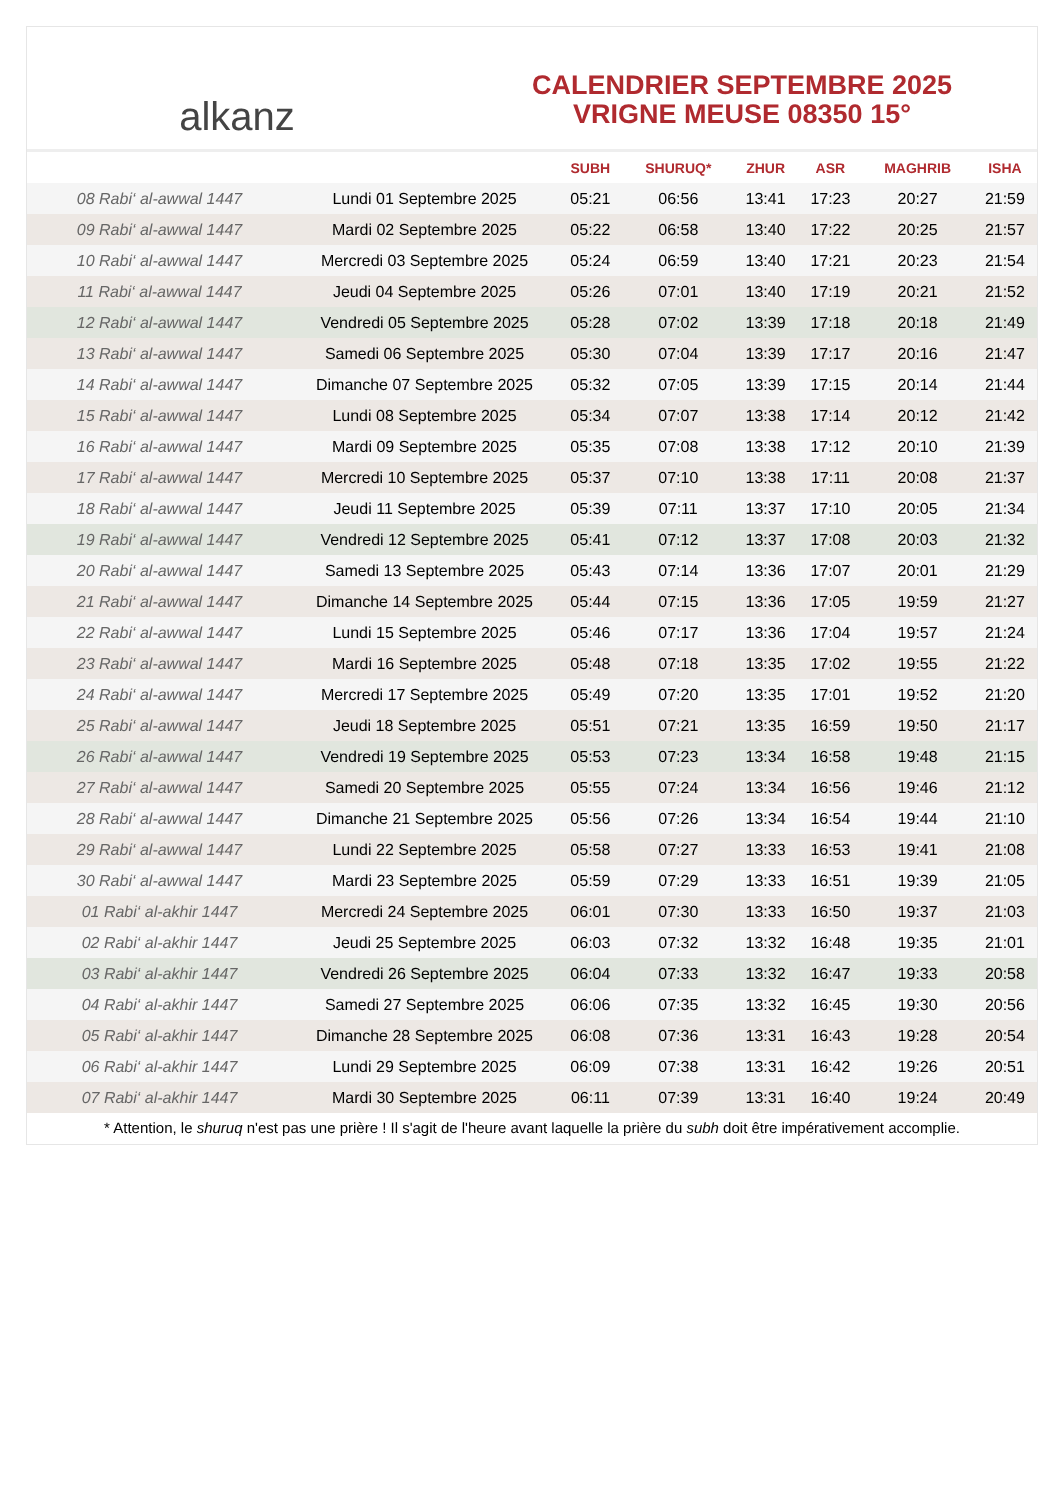alkanz
CALENDRIER SEPTEMBRE 2025
VRIGNE MEUSE 08350 15°
| | | SUBH | SHURUQ* | ZHUR | ASR | MAGHRIB | ISHA |
| --- | --- | --- | --- | --- | --- | --- | --- |
| 08 Rabi‘ al-awwal 1447 | Lundi 01 Septembre 2025 | 05:21 | 06:56 | 13:41 | 17:23 | 20:27 | 21:59 |
| 09 Rabi‘ al-awwal 1447 | Mardi 02 Septembre 2025 | 05:22 | 06:58 | 13:40 | 17:22 | 20:25 | 21:57 |
| 10 Rabi‘ al-awwal 1447 | Mercredi 03 Septembre 2025 | 05:24 | 06:59 | 13:40 | 17:21 | 20:23 | 21:54 |
| 11 Rabi‘ al-awwal 1447 | Jeudi 04 Septembre 2025 | 05:26 | 07:01 | 13:40 | 17:19 | 20:21 | 21:52 |
| 12 Rabi‘ al-awwal 1447 | Vendredi 05 Septembre 2025 | 05:28 | 07:02 | 13:39 | 17:18 | 20:18 | 21:49 |
| 13 Rabi‘ al-awwal 1447 | Samedi 06 Septembre 2025 | 05:30 | 07:04 | 13:39 | 17:17 | 20:16 | 21:47 |
| 14 Rabi‘ al-awwal 1447 | Dimanche 07 Septembre 2025 | 05:32 | 07:05 | 13:39 | 17:15 | 20:14 | 21:44 |
| 15 Rabi‘ al-awwal 1447 | Lundi 08 Septembre 2025 | 05:34 | 07:07 | 13:38 | 17:14 | 20:12 | 21:42 |
| 16 Rabi‘ al-awwal 1447 | Mardi 09 Septembre 2025 | 05:35 | 07:08 | 13:38 | 17:12 | 20:10 | 21:39 |
| 17 Rabi‘ al-awwal 1447 | Mercredi 10 Septembre 2025 | 05:37 | 07:10 | 13:38 | 17:11 | 20:08 | 21:37 |
| 18 Rabi‘ al-awwal 1447 | Jeudi 11 Septembre 2025 | 05:39 | 07:11 | 13:37 | 17:10 | 20:05 | 21:34 |
| 19 Rabi‘ al-awwal 1447 | Vendredi 12 Septembre 2025 | 05:41 | 07:12 | 13:37 | 17:08 | 20:03 | 21:32 |
| 20 Rabi‘ al-awwal 1447 | Samedi 13 Septembre 2025 | 05:43 | 07:14 | 13:36 | 17:07 | 20:01 | 21:29 |
| 21 Rabi‘ al-awwal 1447 | Dimanche 14 Septembre 2025 | 05:44 | 07:15 | 13:36 | 17:05 | 19:59 | 21:27 |
| 22 Rabi‘ al-awwal 1447 | Lundi 15 Septembre 2025 | 05:46 | 07:17 | 13:36 | 17:04 | 19:57 | 21:24 |
| 23 Rabi‘ al-awwal 1447 | Mardi 16 Septembre 2025 | 05:48 | 07:18 | 13:35 | 17:02 | 19:55 | 21:22 |
| 24 Rabi‘ al-awwal 1447 | Mercredi 17 Septembre 2025 | 05:49 | 07:20 | 13:35 | 17:01 | 19:52 | 21:20 |
| 25 Rabi‘ al-awwal 1447 | Jeudi 18 Septembre 2025 | 05:51 | 07:21 | 13:35 | 16:59 | 19:50 | 21:17 |
| 26 Rabi‘ al-awwal 1447 | Vendredi 19 Septembre 2025 | 05:53 | 07:23 | 13:34 | 16:58 | 19:48 | 21:15 |
| 27 Rabi‘ al-awwal 1447 | Samedi 20 Septembre 2025 | 05:55 | 07:24 | 13:34 | 16:56 | 19:46 | 21:12 |
| 28 Rabi‘ al-awwal 1447 | Dimanche 21 Septembre 2025 | 05:56 | 07:26 | 13:34 | 16:54 | 19:44 | 21:10 |
| 29 Rabi‘ al-awwal 1447 | Lundi 22 Septembre 2025 | 05:58 | 07:27 | 13:33 | 16:53 | 19:41 | 21:08 |
| 30 Rabi‘ al-awwal 1447 | Mardi 23 Septembre 2025 | 05:59 | 07:29 | 13:33 | 16:51 | 19:39 | 21:05 |
| 01 Rabi‘ al-akhir 1447 | Mercredi 24 Septembre 2025 | 06:01 | 07:30 | 13:33 | 16:50 | 19:37 | 21:03 |
| 02 Rabi‘ al-akhir 1447 | Jeudi 25 Septembre 2025 | 06:03 | 07:32 | 13:32 | 16:48 | 19:35 | 21:01 |
| 03 Rabi‘ al-akhir 1447 | Vendredi 26 Septembre 2025 | 06:04 | 07:33 | 13:32 | 16:47 | 19:33 | 20:58 |
| 04 Rabi‘ al-akhir 1447 | Samedi 27 Septembre 2025 | 06:06 | 07:35 | 13:32 | 16:45 | 19:30 | 20:56 |
| 05 Rabi‘ al-akhir 1447 | Dimanche 28 Septembre 2025 | 06:08 | 07:36 | 13:31 | 16:43 | 19:28 | 20:54 |
| 06 Rabi‘ al-akhir 1447 | Lundi 29 Septembre 2025 | 06:09 | 07:38 | 13:31 | 16:42 | 19:26 | 20:51 |
| 07 Rabi‘ al-akhir 1447 | Mardi 30 Septembre 2025 | 06:11 | 07:39 | 13:31 | 16:40 | 19:24 | 20:49 |
* Attention, le shuruq n'est pas une prière ! Il s'agit de l'heure avant laquelle la prière du subh doit être impérativement accomplie.